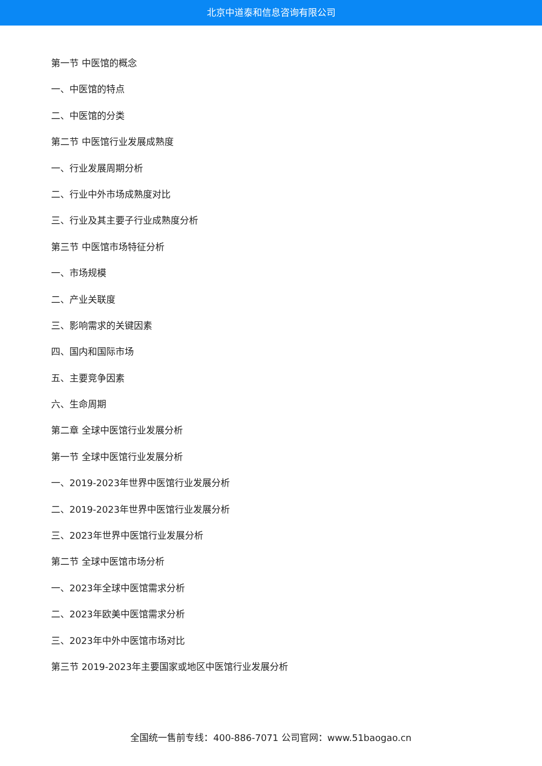北京中道泰和信息咨询有限公司
第一节 中医馆的概念
一、中医馆的特点
二、中医馆的分类
第二节 中医馆行业发展成熟度
一、行业发展周期分析
二、行业中外市场成熟度对比
三、行业及其主要子行业成熟度分析
第三节 中医馆市场特征分析
一、市场规模
二、产业关联度
三、影响需求的关键因素
四、国内和国际市场
五、主要竞争因素
六、生命周期
第二章 全球中医馆行业发展分析
第一节 全球中医馆行业发展分析
一、2019-2023年世界中医馆行业发展分析
二、2019-2023年世界中医馆行业发展分析
三、2023年世界中医馆行业发展分析
第二节 全球中医馆市场分析
一、2023年全球中医馆需求分析
二、2023年欧美中医馆需求分析
三、2023年中外中医馆市场对比
第三节 2019-2023年主要国家或地区中医馆行业发展分析
全国统一售前专线：400-886-7071 公司官网：www.51baogao.cn